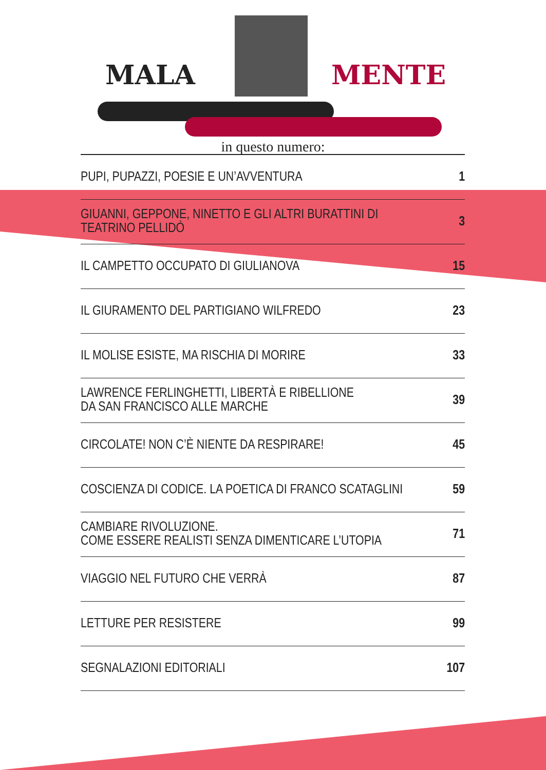MALA MENTE
in questo numero:
| PUPI, PUPAZZI, POESIE E UN’AVVENTURA | 1 |
| GIUANNI, GEPPONE, NINETTO E GLI ALTRI BURATTINI DI TEATRINO PELLIDÒ | 3 |
| IL CAMPETTO OCCUPATO DI GIULIANOVA | 15 |
| IL GIURAMENTO DEL PARTIGIANO WILFREDO | 23 |
| IL MOLISE ESISTE, MA RISCHIA DI MORIRE | 33 |
| LAWRENCE FERLINGHETTI, LIBERTÀ E RIBELLIONE DA SAN FRANCISCO ALLE MARCHE | 39 |
| CIRCOLATE! NON C’È NIENTE DA RESPIRARE! | 45 |
| COSCIENZA DI CODICE. LA POETICA DI FRANCO SCATAGLINI | 59 |
| CAMBIARE RIVOLUZIONE. COME ESSERE REALISTI SENZA DIMENTICARE L’UTOPIA | 71 |
| VIAGGIO NEL FUTURO CHE VERRÀ | 87 |
| LETTURE PER RESISTERE | 99 |
| SEGNALAZIONI EDITORIALI | 107 |